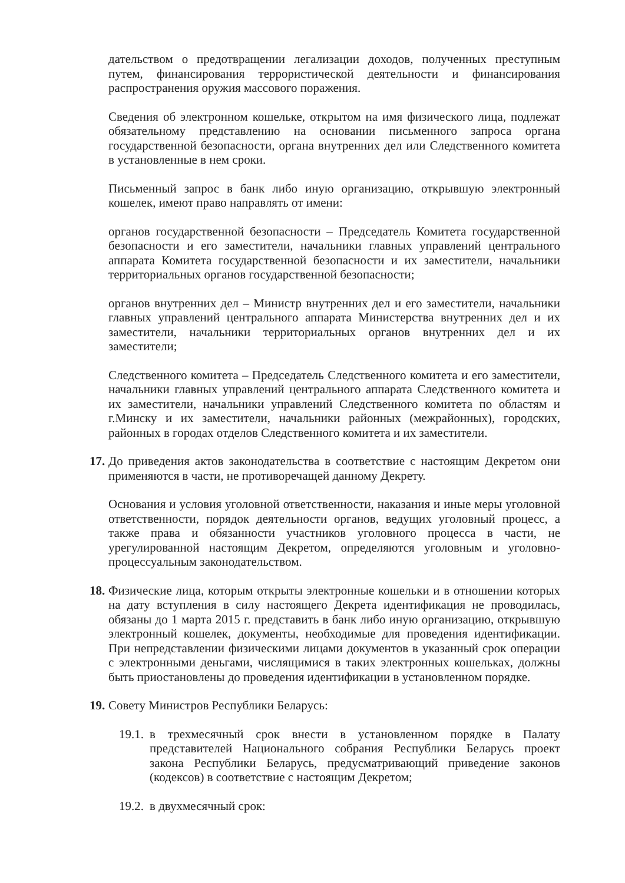дательством о предотвращении легализации доходов, полученных преступным путем, финансирования террористической деятельности и финансирования распространения оружия массового поражения.
Сведения об электронном кошельке, открытом на имя физического лица, подлежат обязательному представлению на основании письменного запроса органа государственной безопасности, органа внутренних дел или Следственного комитета в установленные в нем сроки.
Письменный запрос в банк либо иную организацию, открывшую электронный кошелек, имеют право направлять от имени:
органов государственной безопасности – Председатель Комитета государственной безопасности и его заместители, начальники главных управлений центрального аппарата Комитета государственной безопасности и их заместители, начальники территориальных органов государственной безопасности;
органов внутренних дел – Министр внутренних дел и его заместители, начальники главных управлений центрального аппарата Министерства внутренних дел и их заместители, начальники территориальных органов внутренних дел и их заместители;
Следственного комитета – Председатель Следственного комитета и его заместители, начальники главных управлений центрального аппарата Следственного комитета и их заместители, начальники управлений Следственного комитета по областям и г.Минску и их заместители, начальники районных (межрайонных), городских, районных в городах отделов Следственного комитета и их заместители.
17. До приведения актов законодательства в соответствие с настоящим Декретом они применяются в части, не противоречащей данному Декрету.
Основания и условия уголовной ответственности, наказания и иные меры уголовной ответственности, порядок деятельности органов, ведущих уголовный процесс, а также права и обязанности участников уголовного процесса в части, не урегулированной настоящим Декретом, определяются уголовным и уголовно-процессуальным законодательством.
18. Физические лица, которым открыты электронные кошельки и в отношении которых на дату вступления в силу настоящего Декрета идентификация не проводилась, обязаны до 1 марта 2015 г. представить в банк либо иную организацию, открывшую электронный кошелек, документы, необходимые для проведения идентификации. При непредставлении физическими лицами документов в указанный срок операции с электронными деньгами, числящимися в таких электронных кошельках, должны быть приостановлены до проведения идентификации в установленном порядке.
19. Совету Министров Республики Беларусь:
19.1. в трехмесячный срок внести в установленном порядке в Палату представителей Национального собрания Республики Беларусь проект закона Республики Беларусь, предусматривающий приведение законов (кодексов) в соответствие с настоящим Декретом;
19.2. в двухмесячный срок: